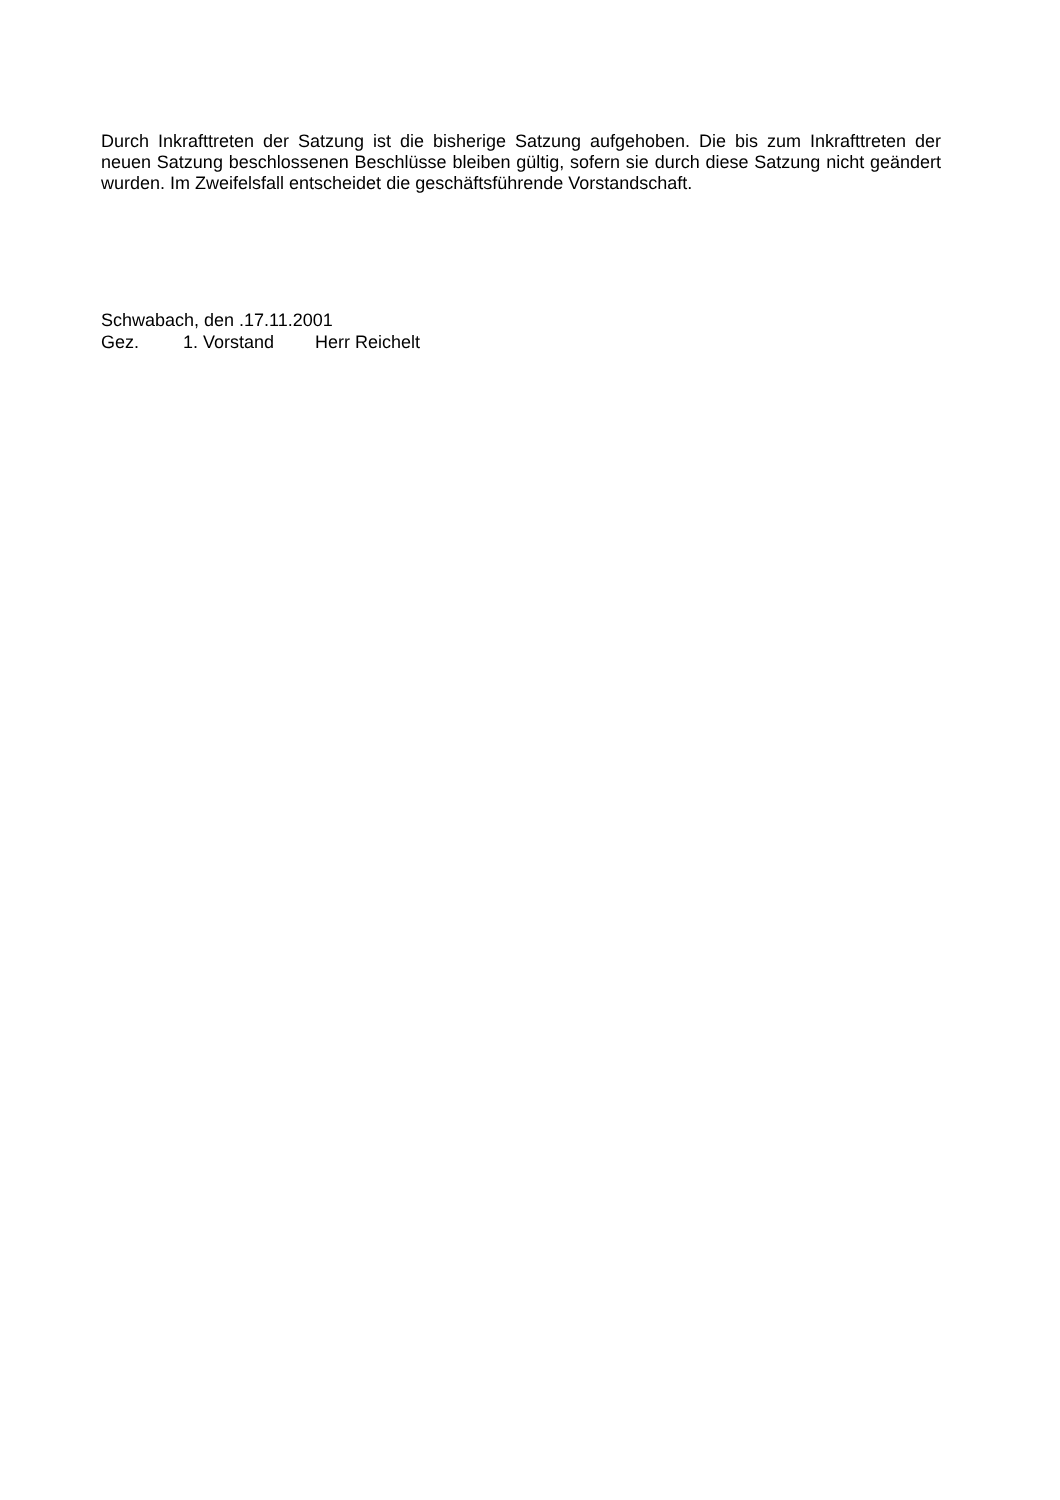Durch Inkrafttreten der Satzung ist die bisherige Satzung aufgehoben. Die bis zum Inkrafttreten der neuen Satzung beschlossenen Beschlüsse bleiben gültig, sofern sie durch diese Satzung nicht geändert wurden. Im Zweifelsfall entscheidet die geschäftsführende Vorstandschaft.
Schwabach, den .17.11.2001
Gez. 1. Vorstand Herr Reichelt